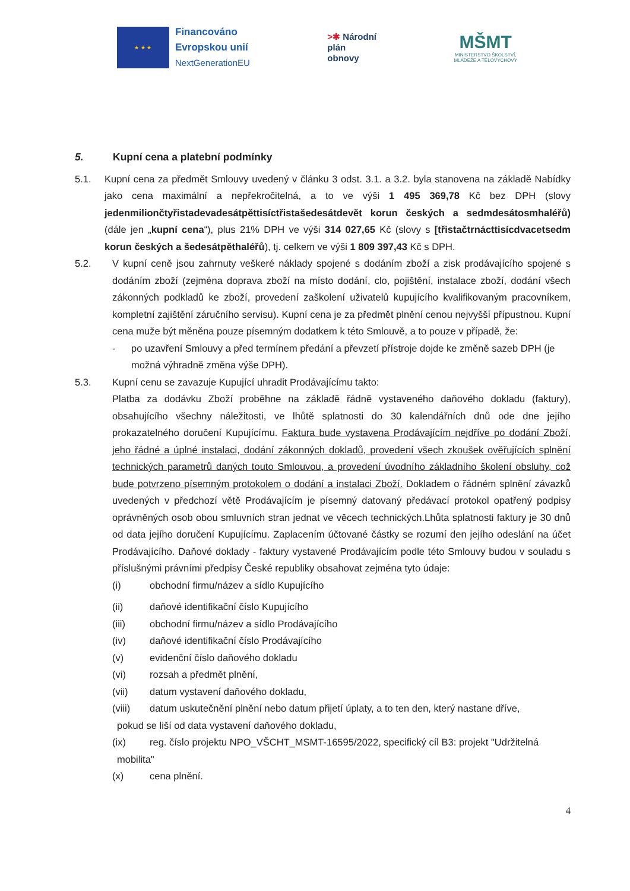★ ★ ★
Financováno
Evropskou unií
NextGenerationEU
>✱ Národní
plán
obnovy
MŠMT
MINISTERSTVO ŠKOLSTVÍ,
MLÁDEŽE A TĚLOVÝCHOVY
5. Kupní cena a platební podmínky
5.1. Kupní cena za předmět Smlouvy uvedený v článku 3 odst. 3.1. a 3.2. byla stanovena na základě Nabídky jako cena maximální a nepřekročitelná, a to ve výši 1 495 369,78 Kč bez DPH (slovy jedenmiliončtyřistadevadesátpěttisíctřistašedesátdevět korun českých a sedmdesátosmhaléřů) (dále jen „kupní cena“), plus 21% DPH ve výši 314 027,65 Kč (slovy s [třistačtrnácttisícdvacetsedm korun českých a šedesátpěthaléřů), tj. celkem ve výši 1 809 397,43 Kč s DPH.
5.2. V kupní ceně jsou zahrnuty veškeré náklady spojené s dodáním zboží a zisk prodávajícího spojené s dodáním zboží (zejména doprava zboží na místo dodání, clo, pojištění, instalace zboží, dodání všech zákonných podkladů ke zboží, provedení zaškolení uživatelů kupujícího kvalifikovaným pracovníkem, kompletní zajištění záručního servisu). Kupní cena je za předmět plnění cenou nejvyšší přípustnou. Kupní cena muže být měněna pouze písemným dodatkem k této Smlouvě, a to pouze v případě, že:
- po uzavření Smlouvy a před termínem předání a převzetí přístroje dojde ke změně sazeb DPH (je možná výhradně změna výše DPH).
5.3. Kupní cenu se zavazuje Kupující uhradit Prodávajícímu takto:
Platba za dodávku Zboží proběhne na základě řádně vystaveného daňového dokladu (faktury), obsahujícího všechny náležitosti, ve lhůtě splatnosti do 30 kalendářních dnů ode dne jejího prokazatelného doručení Kupujícímu. Faktura bude vystavena Prodávajícím nejdříve po dodání Zboží, jeho řádné a úplné instalaci, dodání zákonných dokladů, provedení všech zkoušek ověřujících splnění technických parametrů daných touto Smlouvou, a provedení úvodního základního školení obsluhy, což bude potvrzeno písemným protokolem o dodání a instalaci Zboží. Dokladem o řádném splnění závazků uvedených v předchozí větě Prodávajícím je písemný datovaný předávací protokol opatřený podpisy oprávněných osob obou smluvních stran jednat ve věcech technických.Lhůta splatnosti faktury je 30 dnů od data jejího doručení Kupujícímu. Zaplacením účtované částky se rozumí den jejího odeslání na účet Prodávajícího. Daňové doklady - faktury vystavené Prodávajícím podle této Smlouvy budou v souladu s příslušnými právními předpisy České republiky obsahovat zejména tyto údaje:
(i) obchodní firmu/název a sídlo Kupujícího
(ii) daňové identifikační číslo Kupujícího
(iii) obchodní firmu/název a sídlo Prodávajícího
(iv) daňové identifikační číslo Prodávajícího
(v) evidenční číslo daňového dokladu
(vi) rozsah a předmět plnění,
(vii) datum vystavení daňového dokladu,
(viii) datum uskutečnění plnění nebo datum přijetí úplaty, a to ten den, který nastane dříve,
pokud se liší od data vystavení daňového dokladu,
(ix) reg. číslo projektu NPO_VŠCHT_MSMT-16595/2022, specifický cíl B3: projekt "Udržitelná
mobilita"
(x) cena plnění.
4